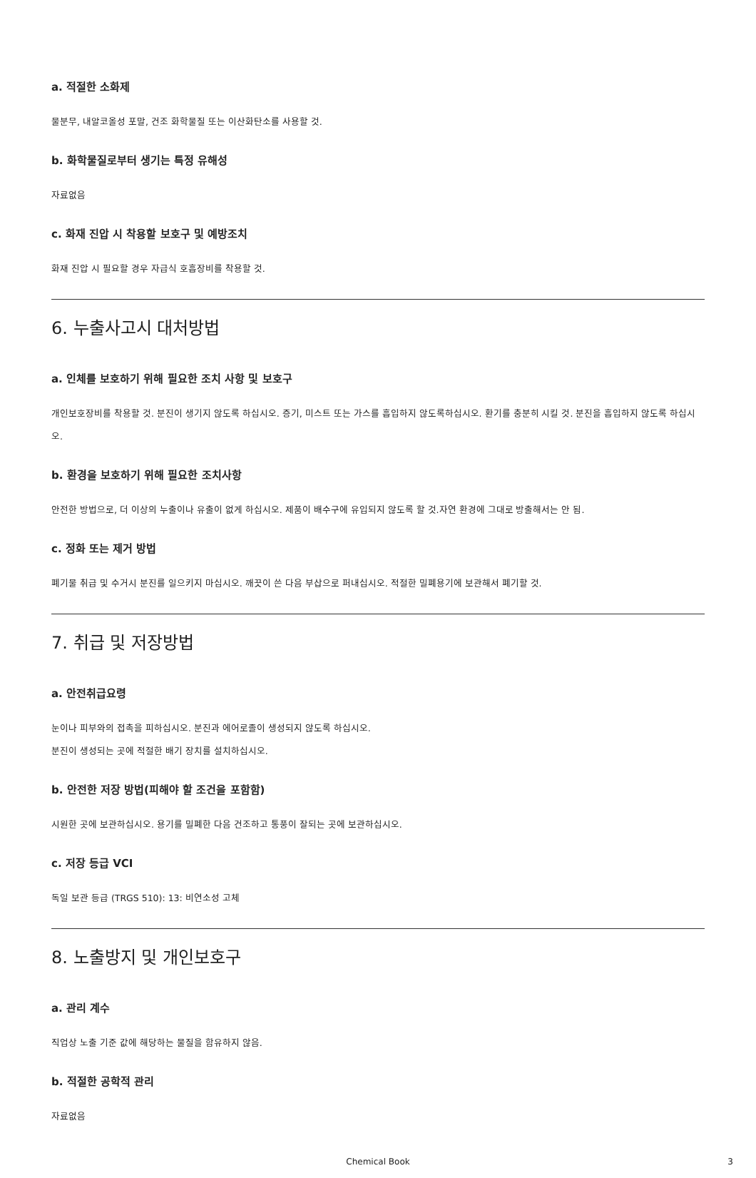a. 적절한 소화제
물분무, 내알코올성 포말, 건조 화학물질 또는 이산화탄소를 사용할 것.
b. 화학물질로부터 생기는 특정 유해성
자료없음
c. 화재 진압 시 착용할 보호구 및 예방조치
화재 진압 시 필요할 경우 자급식 호흡장비를 착용할 것.
6. 누출사고시 대처방법
a. 인체를 보호하기 위해 필요한 조치 사항 및 보호구
개인보호장비를 착용할 것. 분진이 생기지 않도록 하십시오. 증기, 미스트 또는 가스를 흡입하지 않도록하십시오. 환기를 충분히 시킬 것. 분진을 흡입하지 않도록 하십시오.
b. 환경을 보호하기 위해 필요한 조치사항
안전한 방법으로, 더 이상의 누출이나 유출이 없게 하십시오. 제품이 배수구에 유입되지 않도록 할 것.자연 환경에 그대로 방출해서는 안 됨.
c. 정화 또는 제거 방법
폐기물 취급 및 수거시 분진를 일으키지 마십시오. 깨끗이 쓴 다음 부삽으로 퍼내십시오. 적절한 밀폐용기에 보관해서 폐기할 것.
7. 취급 및 저장방법
a. 안전취급요령
눈이나 피부와의 접촉을 피하십시오. 분진과 에어로졸이 생성되지 않도록 하십시오.
분진이 생성되는 곳에 적절한 배기 장치를 설치하십시오.
b. 안전한 저장 방법(피해야 할 조건을 포함함)
시원한 곳에 보관하십시오. 용기를 밀폐한 다음 건조하고 통풍이 잘되는 곳에 보관하십시오.
c. 저장 등급 VCI
독일 보관 등급 (TRGS 510): 13: 비연소성 고체
8. 노출방지 및 개인보호구
a. 관리 계수
직업상 노출 기준 값에 해당하는 물질을 함유하지 않음.
b. 적절한 공학적 관리
자료없음
Chemical Book 3